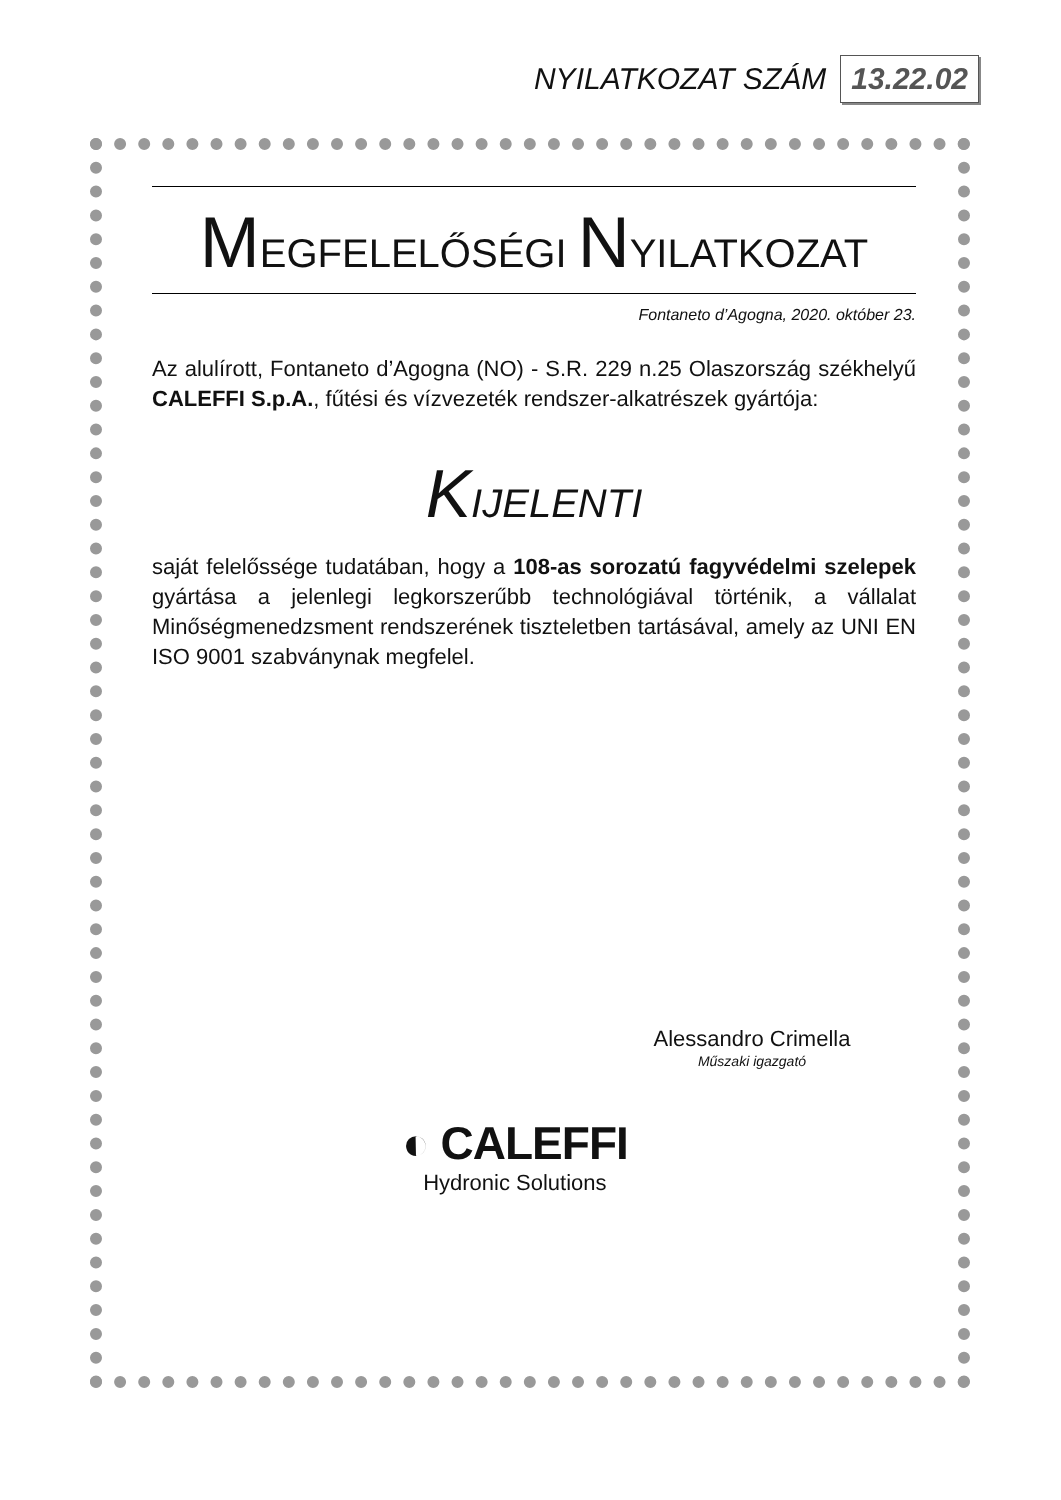NYILATKOZAT SZÁM 13.22.02
MEGFELELŐSÉGI NYILATKOZAT
Fontaneto d’Agogna, 2020. október 23.
Az alulírott, Fontaneto d’Agogna (NO) - S.R. 229 n.25 Olaszország székhelyű CALEFFI S.p.A., fűtési és vízvezeték rendszer-alkatrészek gyártója:
KIJELENTI
saját felelőssége tudatában, hogy a 108-as sorozatú fagyvédelmi szelepek gyártása a jelenlegi legkorszerűbb technológiával történik, a vállalat Minőségmenedzsment rendszerének tiszteletben tartásával, amely az UNI EN ISO 9001 szabványnak megfelel.
Alessandro Crimella
Műszaki igazgató
◐ CALEFFI
Hydronic Solutions